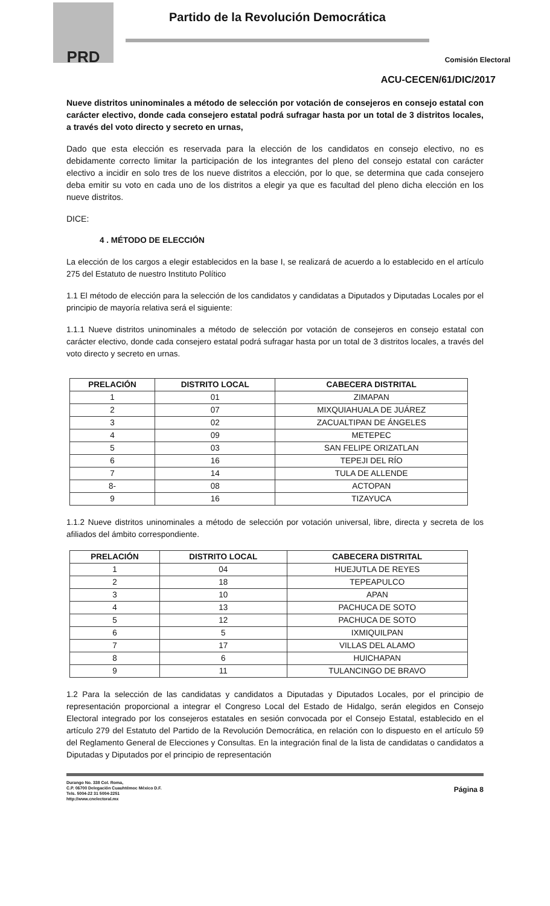PRD
Partido de la Revolución Democrática
Comisión Electoral
ACU-CECEN/61/DIC/2017
Nueve distritos uninominales a método de selección por votación de consejeros en consejo estatal con carácter electivo, donde cada consejero estatal podrá sufragar hasta por un total de 3 distritos locales, a través del voto directo y secreto en urnas,
Dado que esta elección es reservada para la elección de los candidatos en consejo electivo, no es debidamente correcto limitar la participación de los integrantes del pleno del consejo estatal con carácter electivo a incidir en solo tres de los nueve distritos a elección, por lo que, se determina que cada consejero deba emitir su voto en cada uno de los distritos a elegir ya que es facultad del pleno dicha elección en los nueve distritos.
DICE:
4 . MÉTODO DE ELECCIÓN
La elección de los cargos a elegir establecidos en la base I, se realizará de acuerdo a lo establecido en el artículo 275 del Estatuto de nuestro Instituto Político
1.1 El método de elección para la selección de los candidatos y candidatas a Diputados y Diputadas Locales por el principio de mayoría relativa será el siguiente:
1.1.1 Nueve distritos uninominales a método de selección por votación de consejeros en consejo estatal con carácter electivo, donde cada consejero estatal podrá sufragar hasta por un total de 3 distritos locales, a través del voto directo y secreto en urnas.
| PRELACIÓN | DISTRITO LOCAL | CABECERA DISTRITAL |
| --- | --- | --- |
| 1 | 01 | ZIMAPAN |
| 2 | 07 | MIXQUIAHUALA DE JUÁREZ |
| 3 | 02 | ZACUALTIPAN DE ÁNGELES |
| 4 | 09 | METEPEC |
| 5 | 03 | SAN FELIPE ORIZATLAN |
| 6 | 16 | TEPEJI DEL RÍO |
| 7 | 14 | TULA DE ALLENDE |
| 8- | 08 | ACTOPAN |
| 9 | 16 | TIZAYUCA |
1.1.2 Nueve distritos uninominales a método de selección por votación universal, libre, directa y secreta de los afiliados del ámbito correspondiente.
| PRELACIÓN | DISTRITO LOCAL | CABECERA DISTRITAL |
| --- | --- | --- |
| 1 | 04 | HUEJUTLA DE REYES |
| 2 | 18 | TEPEAPULCO |
| 3 | 10 | APAN |
| 4 | 13 | PACHUCA DE SOTO |
| 5 | 12 | PACHUCA DE SOTO |
| 6 | 5 | IXMIQUILPAN |
| 7 | 17 | VILLAS DEL ALAMO |
| 8 | 6 | HUICHAPAN |
| 9 | 11 | TULANCINGO DE BRAVO |
1.2 Para la selección de las candidatas y candidatos a Diputadas y Diputados Locales, por el principio de representación proporcional a integrar el Congreso Local del Estado de Hidalgo, serán elegidos en Consejo Electoral integrado por los consejeros estatales en sesión convocada por el Consejo Estatal, establecido en el artículo 279 del Estatuto del Partido de la Revolución Democrática, en relación con lo dispuesto en el artículo 59 del Reglamento General de Elecciones y Consultas. En la integración final de la lista de candidatas o candidatos a Diputadas y Diputados por el principio de representación
Durango No. 338 Col. Roma,
C.P. 06700 Delegación Cuauhtémoc México D.F.
Tels. 5004-22 31 5004-2251
http://www.cnelectoral.mx
Página 8